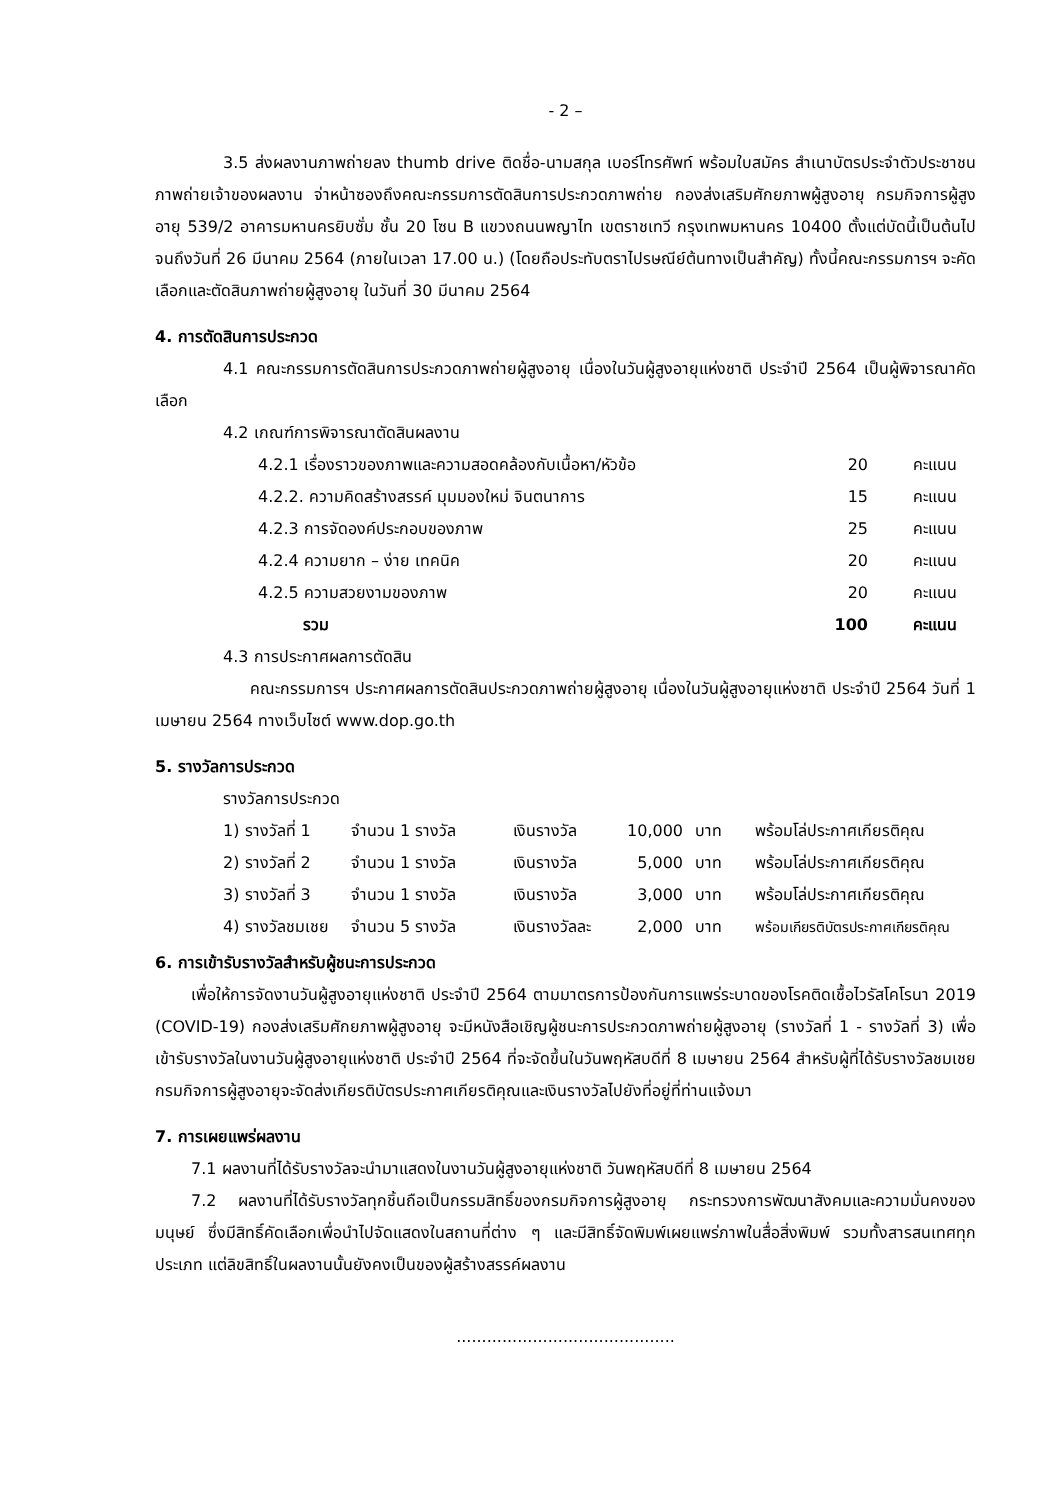- 2 –
3.5 ส่งผลงานภาพถ่ายลง thumb drive ติดชื่อ-นามสกุล เบอร์โทรศัพท์ พร้อมใบสมัคร สำเนาบัตรประจำตัวประชาชน ภาพถ่ายเจ้าของผลงาน จ่าหน้าซองถึงคณะกรรมการตัดสินการประกวดภาพถ่าย กองส่งเสริมศักยภาพผู้สูงอายุ กรมกิจการผู้สูงอายุ 539/2 อาคารมหานครยิบซั่ม ชั้น 20 โซน B แขวงถนนพญาไท เขตราชเทวี กรุงเทพมหานคร 10400 ตั้งแต่บัดนี้เป็นต้นไป จนถึงวันที่ 26 มีนาคม 2564 (ภายในเวลา 17.00 น.) (โดยถือประทับตราไปรษณีย์ต้นทางเป็นสำคัญ) ทั้งนี้คณะกรรมการฯ จะคัดเลือกและตัดสินภาพถ่ายผู้สูงอายุ ในวันที่ 30 มีนาคม 2564
4. การตัดสินการประกวด
4.1 คณะกรรมการตัดสินการประกวดภาพถ่ายผู้สูงอายุ เนื่องในวันผู้สูงอายุแห่งชาติ ประจำปี 2564 เป็นผู้พิจารณาคัดเลือก
4.2 เกณฑ์การพิจารณาตัดสินผลงาน
| 4.2.1 เรื่องราวของภาพและความสอดคล้องกับเนื้อหา/หัวข้อ | 20 | คะแนน |
| 4.2.2. ความคิดสร้างสรรค์ มุมมองใหม่ จินตนาการ | 15 | คะแนน |
| 4.2.3 การจัดองค์ประกอบของภาพ | 25 | คะแนน |
| 4.2.4 ความยาก – ง่าย เทคนิค | 20 | คะแนน |
| 4.2.5 ความสวยงามของภาพ | 20 | คะแนน |
| รวม | 100 | คะแนน |
4.3 การประกาศผลการตัดสิน
คณะกรรมการฯ ประกาศผลการตัดสินประกวดภาพถ่ายผู้สูงอายุ เนื่องในวันผู้สูงอายุแห่งชาติ ประจำปี 2564 วันที่ 1 เมษายน 2564 ทางเว็บไซต์ www.dop.go.th
5. รางวัลการประกวด
รางวัลการประกวด
| 1) รางวัลที่ 1 | จำนวน 1 รางวัล | เงินรางวัล | 10,000 | บาท | พร้อมโล่ประกาศเกียรติคุณ |
| 2) รางวัลที่ 2 | จำนวน 1 รางวัล | เงินรางวัล | 5,000 | บาท | พร้อมโล่ประกาศเกียรติคุณ |
| 3) รางวัลที่ 3 | จำนวน 1 รางวัล | เงินรางวัล | 3,000 | บาท | พร้อมโล่ประกาศเกียรติคุณ |
| 4) รางวัลชมเชย | จำนวน 5 รางวัล | เงินรางวัลละ | 2,000 | บาท | พร้อมเกียรติบัตรประกาศเกียรติคุณ |
6. การเข้ารับรางวัลสำหรับผู้ชนะการประกวด
เพื่อให้การจัดงานวันผู้สูงอายุแห่งชาติ ประจำปี 2564 ตามมาตรการป้องกันการแพร่ระบาดของโรคติดเชื้อไวรัสโคโรนา 2019 (COVID-19) กองส่งเสริมศักยภาพผู้สูงอายุ จะมีหนังสือเชิญผู้ชนะการประกวดภาพถ่ายผู้สูงอายุ (รางวัลที่ 1 - รางวัลที่ 3) เพื่อเข้ารับรางวัลในงานวันผู้สูงอายุแห่งชาติ ประจำปี 2564 ที่จะจัดขึ้นในวันพฤหัสบดีที่ 8 เมษายน 2564 สำหรับผู้ที่ได้รับรางวัลชมเชย กรมกิจการผู้สูงอายุจะจัดส่งเกียรติบัตรประกาศเกียรติคุณและเงินรางวัลไปยังที่อยู่ที่ท่านแจ้งมา
7. การเผยแพร่ผลงาน
7.1 ผลงานที่ได้รับรางวัลจะนำมาแสดงในงานวันผู้สูงอายุแห่งชาติ วันพฤหัสบดีที่ 8 เมษายน 2564
7.2 ผลงานที่ได้รับรางวัลทุกชิ้นถือเป็นกรรมสิทธิ์ของกรมกิจการผู้สูงอายุ กระทรวงการพัฒนาสังคมและความมั่นคงของมนุษย์ ซึ่งมีสิทธิ์คัดเลือกเพื่อนำไปจัดแสดงในสถานที่ต่าง ๆ และมีสิทธิ์จัดพิมพ์เผยแพร่ภาพในสื่อสิ่งพิมพ์ รวมทั้งสารสนเทศทุกประเภท แต่ลิขสิทธิ์ในผลงานนั้นยังคงเป็นของผู้สร้างสรรค์ผลงาน
...........................................